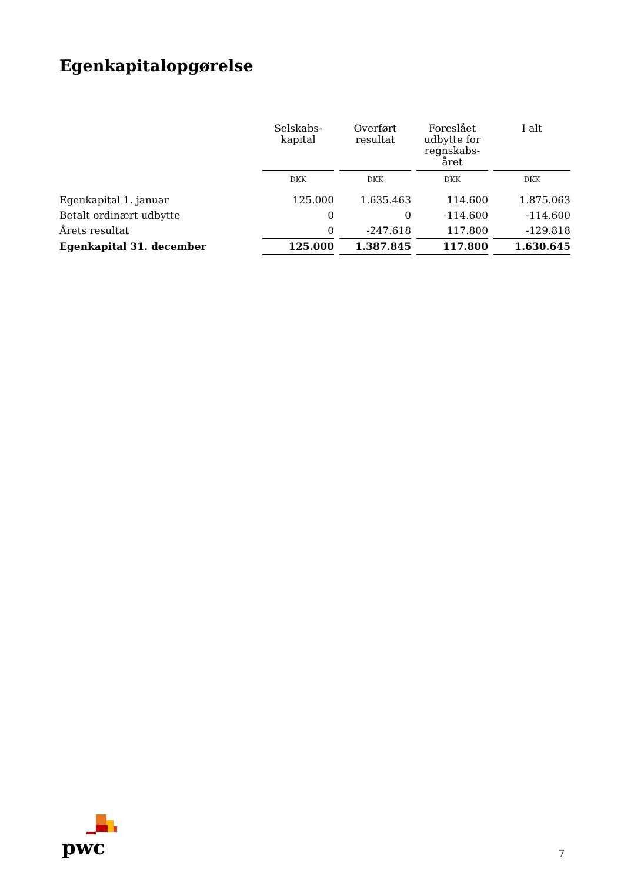Egenkapitalopgørelse
| | Selskabs- kapital | Overført resultat | Foreslået udbytte for regnskabs- året | I alt |
| --- | --- | --- | --- | --- |
| | DKK | DKK | DKK | DKK |
| Egenkapital 1. januar | 125.000 | 1.635.463 | 114.600 | 1.875.063 |
| Betalt ordinært udbytte | 0 | 0 | -114.600 | -114.600 |
| Årets resultat | 0 | -247.618 | 117.800 | -129.818 |
| Egenkapital 31. december | 125.000 | 1.387.845 | 117.800 | 1.630.645 |
pwc
7